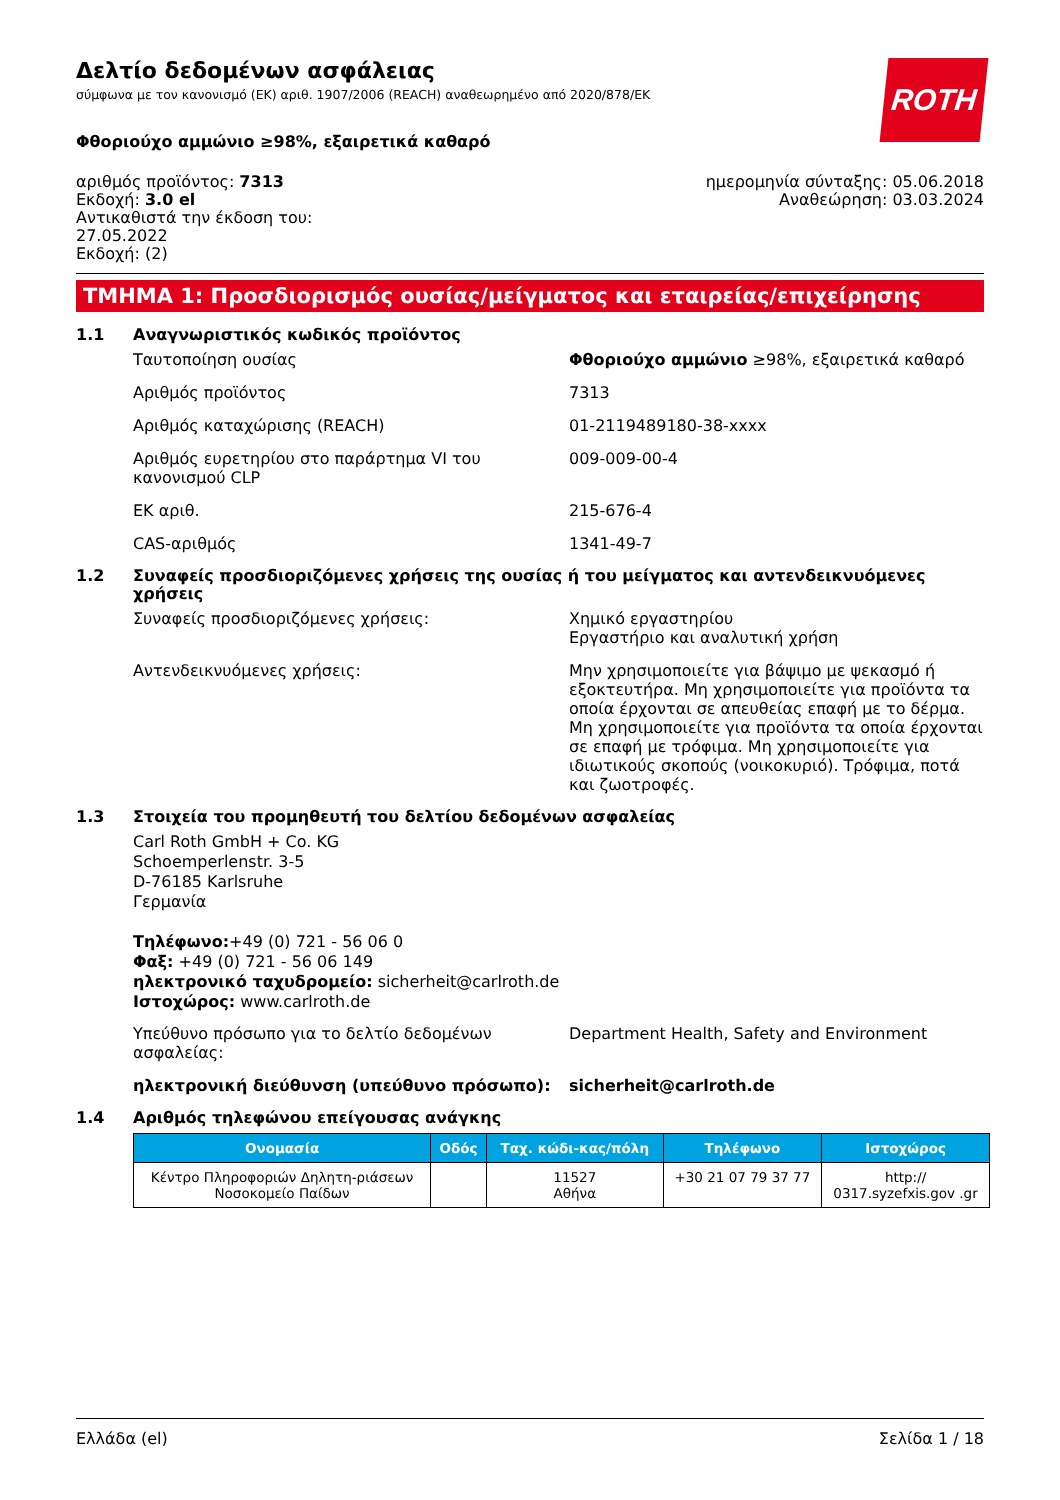ROTH
Δελτίο δεδομένων ασφάλειας
σύμφωνα με τον κανονισμό (ΕΚ) αριθ. 1907/2006 (REACH) αναθεωρημένο από 2020/878/ΕΚ
Φθοριούχο αμμώνιο ≥98%, εξαιρετικά καθαρό
αριθμός προϊόντος: 7313
Εκδοχή: 3.0 el
Αντικαθιστά την έκδοση του:
27.05.2022
Εκδοχή: (2)
ημερομηνία σύνταξης: 05.06.2018
Αναθεώρηση: 03.03.2024
ΤΜΗΜΑ 1: Προσδιορισμός ουσίας/μείγματος και εταιρείας/επιχείρησης
1.1 Αναγνωριστικός κωδικός προϊόντος
Ταυτοποίηση ουσίας Φθοριούχο αμμώνιο ≥98%, εξαιρετικά καθαρό
Αριθμός προϊόντος 7313
Αριθμός καταχώρισης (REACH) 01-2119489180-38-xxxx
Αριθμός ευρετηρίου στο παράρτημα VI του κανονισμού CLP
009-009-00-4
ΕΚ αριθ. 215-676-4
CAS-αριθμός 1341-49-7
1.2 Συναφείς προσδιοριζόμενες χρήσεις της ουσίας ή του μείγματος και αντενδεικνυόμενες χρήσεις
Συναφείς προσδιοριζόμενες χρήσεις: Χημικό εργαστηρίου
Εργαστήριο και αναλυτική χρήση
Αντενδεικνυόμενες χρήσεις: Μην χρησιμοποιείτε για βάψιμο με ψεκασμό ή εξοκτευτήρα. Μη χρησιμοποιείτε για προϊόντα τα οποία έρχονται σε απευθείας επαφή με το δέρμα. Μη χρησιμοποιείτε για προϊόντα τα οποία έρχονται σε επαφή με τρόφιμα. Μη χρησιμοποιείτε για ιδιωτικούς σκοπούς (νοικοκυριό). Τρόφιμα, ποτά και ζωοτροφές.
1.3 Στοιχεία του προμηθευτή του δελτίου δεδομένων ασφαλείας
Carl Roth GmbH + Co. KG
Schoemperlenstr. 3-5
D-76185 Karlsruhe
Γερμανία
Τηλέφωνο:+49 (0) 721 - 56 06 0
Φαξ: +49 (0) 721 - 56 06 149
ηλεκτρονικό ταχυδρομείο: sicherheit@carlroth.de
Ιστοχώρος: www.carlroth.de
Υπεύθυνο πρόσωπο για το δελτίο δεδομένων ασφαλείας:
Department Health, Safety and Environment
ηλεκτρονική διεύθυνση (υπεύθυνο πρόσωπο): sicherheit@carlroth.de
1.4 Αριθμός τηλεφώνου επείγουσας ανάγκης
| Ονομασία | Οδός | Ταχ. κώδι-κας/πόλη | Τηλέφωνο | Ιστοχώρος |
| --- | --- | --- | --- | --- |
| Κέντρο Πληροφοριών Δηλητη-ριάσεων Νοσοκομείο Παίδων | | 11527 Αθήνα | +30 21 07 79 37 77 | http:// 0317.syzefxis.gov .gr |
Ελλάδα (el) Σελίδα 1 / 18